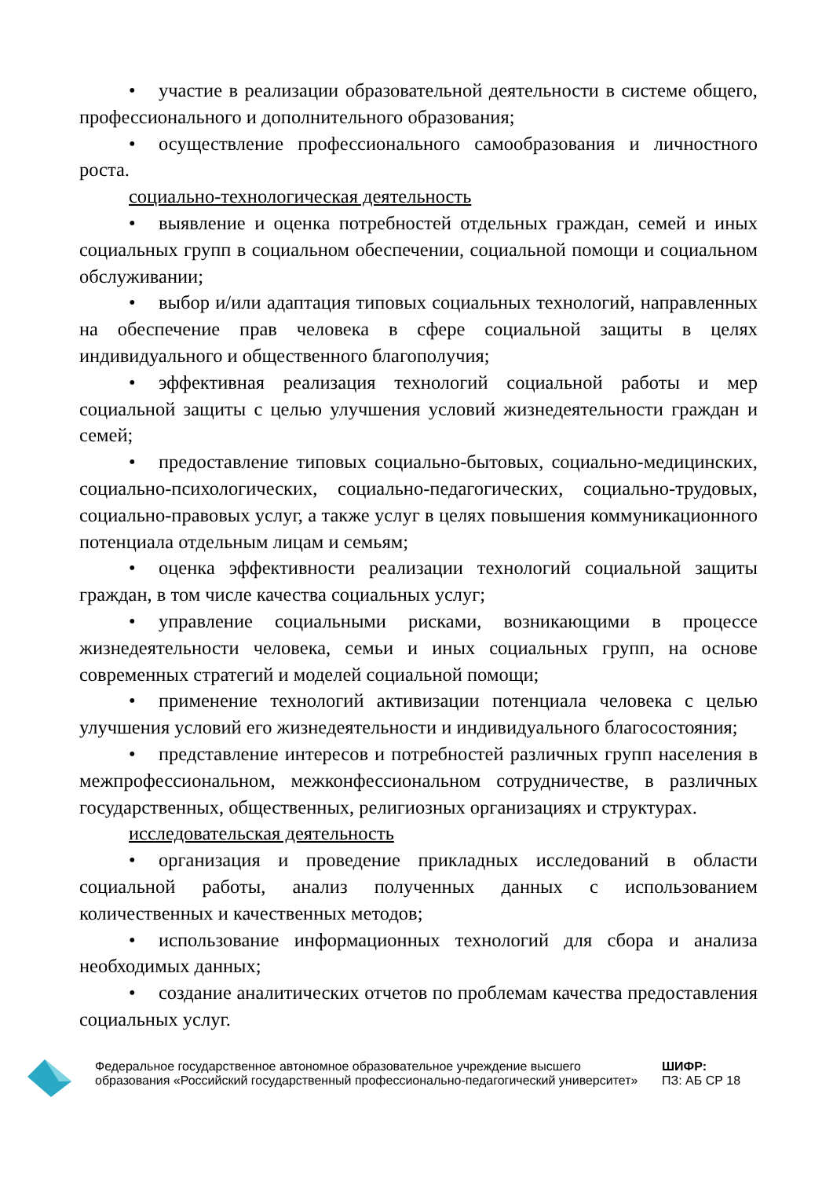• участие в реализации образовательной деятельности в системе общего, профессионального и дополнительного образования;
• осуществление профессионального самообразования и личностного роста.
социально-технологическая деятельность
• выявление и оценка потребностей отдельных граждан, семей и иных социальных групп в социальном обеспечении, социальной помощи и социальном обслуживании;
• выбор и/или адаптация типовых социальных технологий, направленных на обеспечение прав человека в сфере социальной защиты в целях индивидуального и общественного благополучия;
• эффективная реализация технологий социальной работы и мер социальной защиты с целью улучшения условий жизнедеятельности граждан и семей;
• предоставление типовых социально-бытовых, социально-медицинских, социально-психологических, социально-педагогических, социально-трудовых, социально-правовых услуг, а также услуг в целях повышения коммуникационного потенциала отдельным лицам и семьям;
• оценка эффективности реализации технологий социальной защиты граждан, в том числе качества социальных услуг;
• управление социальными рисками, возникающими в процессе жизнедеятельности человека, семьи и иных социальных групп, на основе современных стратегий и моделей социальной помощи;
• применение технологий активизации потенциала человека с целью улучшения условий его жизнедеятельности и индивидуального благосостояния;
• представление интересов и потребностей различных групп населения в межпрофессиональном, межконфессиональном сотрудничестве, в различных государственных, общественных, религиозных организациях и структурах.
исследовательская деятельность
• организация и проведение прикладных исследований в области социальной работы, анализ полученных данных с использованием количественных и качественных методов;
• использование информационных технологий для сбора и анализа необходимых данных;
• создание аналитических отчетов по проблемам качества предоставления социальных услуг.
Федеральное государственное автономное образовательное учреждение высшего образования «Российский государственный профессионально-педагогический университет»
ШИФР:
ПЗ: АБ СР 18